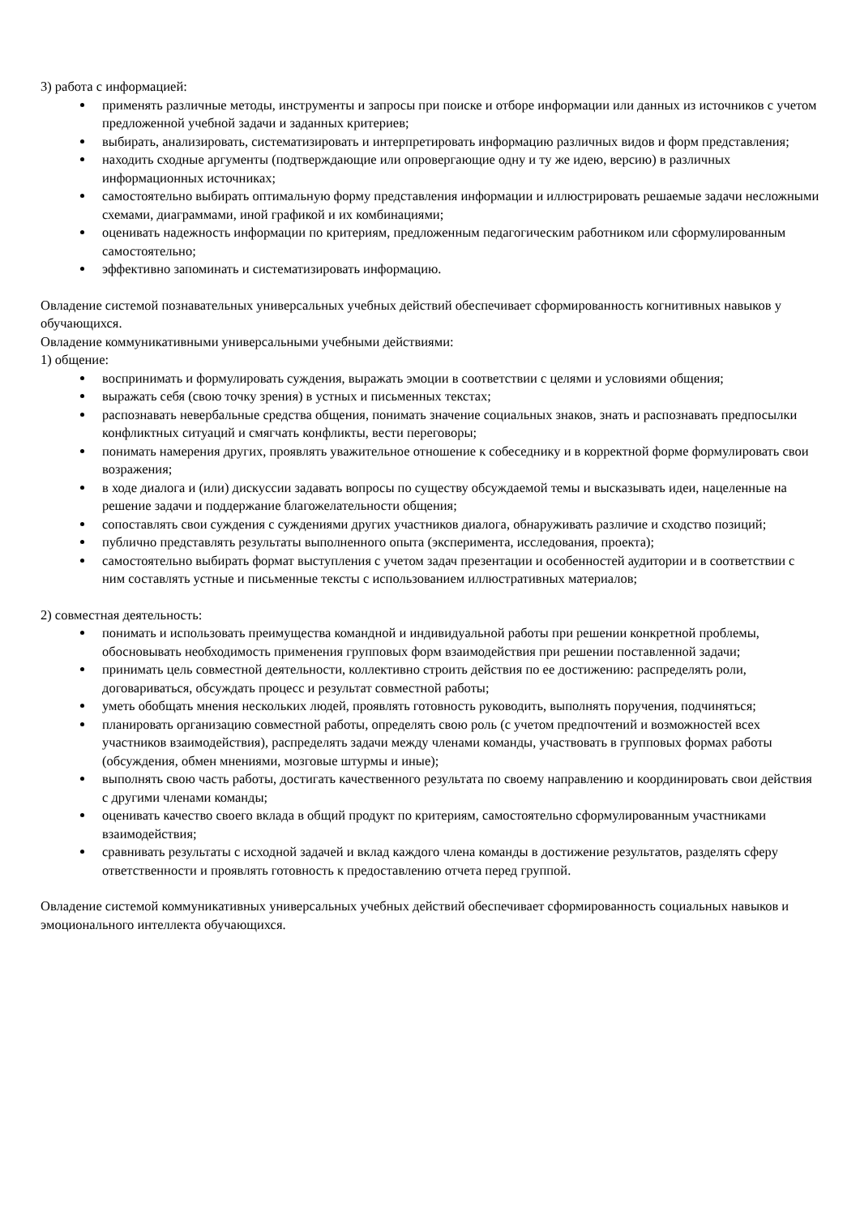3) работа с информацией:
применять различные методы, инструменты и запросы при поиске и отборе информации или данных из источников с учетом предложенной учебной задачи и заданных критериев;
выбирать, анализировать, систематизировать и интерпретировать информацию различных видов и форм представления;
находить сходные аргументы (подтверждающие или опровергающие одну и ту же идею, версию) в различных информационных источниках;
самостоятельно выбирать оптимальную форму представления информации и иллюстрировать решаемые задачи несложными схемами, диаграммами, иной графикой и их комбинациями;
оценивать надежность информации по критериям, предложенным педагогическим работником или сформулированным самостоятельно;
эффективно запоминать и систематизировать информацию.
Овладение системой познавательных универсальных учебных действий обеспечивает сформированность когнитивных навыков у обучающихся.
Овладение коммуникативными универсальными учебными действиями:
1) общение:
воспринимать и формулировать суждения, выражать эмоции в соответствии с целями и условиями общения;
выражать себя (свою точку зрения) в устных и письменных текстах;
распознавать невербальные средства общения, понимать значение социальных знаков, знать и распознавать предпосылки конфликтных ситуаций и смягчать конфликты, вести переговоры;
понимать намерения других, проявлять уважительное отношение к собеседнику и в корректной форме формулировать свои возражения;
в ходе диалога и (или) дискуссии задавать вопросы по существу обсуждаемой темы и высказывать идеи, нацеленные на решение задачи и поддержание благожелательности общения;
сопоставлять свои суждения с суждениями других участников диалога, обнаруживать различие и сходство позиций;
публично представлять результаты выполненного опыта (эксперимента, исследования, проекта);
самостоятельно выбирать формат выступления с учетом задач презентации и особенностей аудитории и в соответствии с ним составлять устные и письменные тексты с использованием иллюстративных материалов;
2) совместная деятельность:
понимать и использовать преимущества командной и индивидуальной работы при решении конкретной проблемы, обосновывать необходимость применения групповых форм взаимодействия при решении поставленной задачи;
принимать цель совместной деятельности, коллективно строить действия по ее достижению: распределять роли, договариваться, обсуждать процесс и результат совместной работы;
уметь обобщать мнения нескольких людей, проявлять готовность руководить, выполнять поручения, подчиняться;
планировать организацию совместной работы, определять свою роль (с учетом предпочтений и возможностей всех участников взаимодействия), распределять задачи между членами команды, участвовать в групповых формах работы (обсуждения, обмен мнениями, мозговые штурмы и иные);
выполнять свою часть работы, достигать качественного результата по своему направлению и координировать свои действия с другими членами команды;
оценивать качество своего вклада в общий продукт по критериям, самостоятельно сформулированным участниками взаимодействия;
сравнивать результаты с исходной задачей и вклад каждого члена команды в достижение результатов, разделять сферу ответственности и проявлять готовность к предоставлению отчета перед группой.
Овладение системой коммуникативных универсальных учебных действий обеспечивает сформированность социальных навыков и эмоционального интеллекта обучающихся.